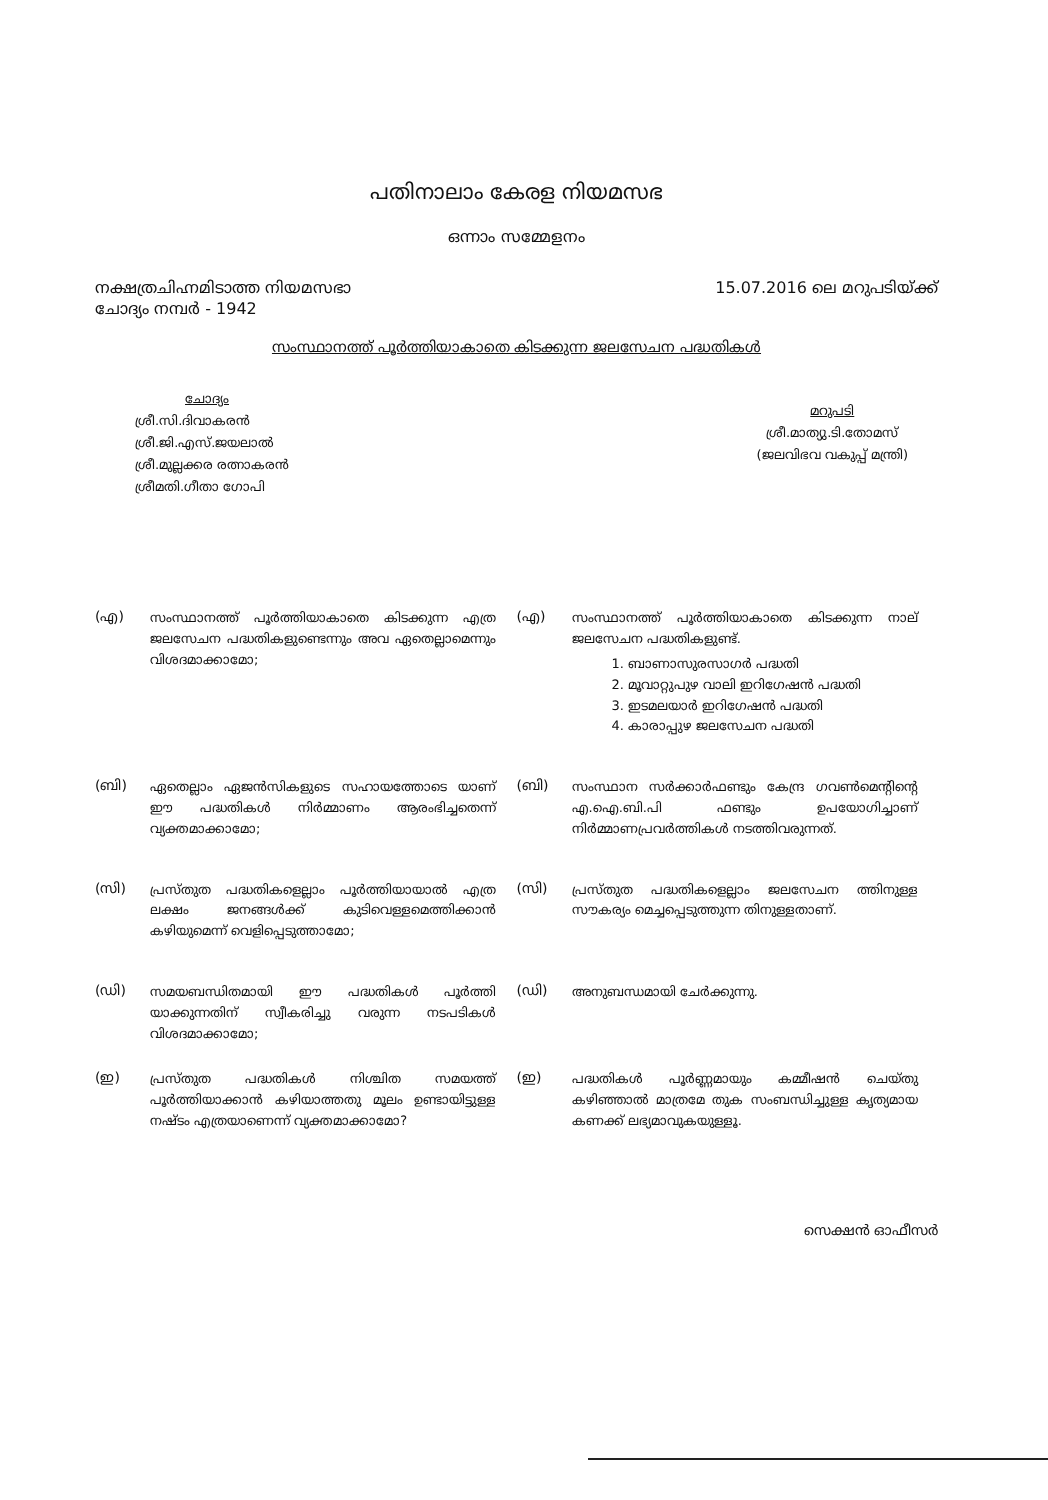പതിനാലാം കേരള നിയമസഭ
ഒന്നാം സമ്മേളനം
നക്ഷത്രചിഹ്നമിടാത്ത നിയമസഭാ
ചോദ്യം നമ്പർ - 1942
15.07.2016 ലെ മറുപടിയ്ക്ക്
സംസ്ഥാനത്ത് പൂർത്തിയാകാതെ കിടക്കുന്ന ജലസേചന പദ്ധതികൾ
ചോദ്യം
ശ്രീ.സി.ദിവാകരൻ
ശ്രീ.ജി.എസ്.ജയലാൽ
ശ്രീ.മുല്ലക്കര രത്നാകരൻ
ശ്രീമതി.ഗീതാ ഗോപി
മറുപടി
ശ്രീ.മാത്യു.ടി.തോമസ്
(ജലവിഭവ വകുപ്പ് മന്ത്രി)
(എ)
സംസ്ഥാനത്ത് പൂർത്തിയാകാതെ കിടക്കുന്ന എത്ര ജലസേചന പദ്ധതികളുണ്ടെന്നും അവ ഏതെല്ലാമെന്നും വിശദമാക്കാമോ;
(എ)
സംസ്ഥാനത്ത് പൂർത്തിയാകാതെ കിടക്കുന്ന നാല് ജലസേചന പദ്ധതികളുണ്ട്.
1. ബാണാസുരസാഗർ പദ്ധതി
2. മൂവാറ്റുപുഴ വാലി ഇറിഗേഷൻ പദ്ധതി
3. ഇടമലയാർ ഇറിഗേഷൻ പദ്ധതി
4. കാരാപ്പുഴ ജലസേചന പദ്ധതി
(ബി)
ഏതെല്ലാം ഏജൻസികളുടെ സഹായത്തോടെ യാണ് ഈ പദ്ധതികൾ നിർമ്മാണം ആരംഭിച്ചതെന്ന് വ്യക്തമാക്കാമോ;
(ബി)
സംസ്ഥാന സർക്കാർഫണ്ടും കേന്ദ്ര ഗവൺമെന്റിന്റെ എ.ഐ.ബി.പി ഫണ്ടും ഉപയോഗിച്ചാണ് നിർമ്മാണപ്രവർത്തികൾ നടത്തിവരുന്നത്.
(സി)
പ്രസ്തുത പദ്ധതികളെല്ലാം പൂർത്തിയായാൽ എത്ര ലക്ഷം ജനങ്ങൾക്ക് കുടിവെള്ളമെത്തിക്കാൻ കഴിയുമെന്ന് വെളിപ്പെടുത്താമോ;
(സി)
പ്രസ്തുത പദ്ധതികളെല്ലാം ജലസേചന ത്തിനുള്ള സൗകര്യം മെച്ചപ്പെടുത്തുന്ന തിനുള്ളതാണ്.
(ഡി)
സമയബന്ധിതമായി ഈ പദ്ധതികൾ പൂർത്തി യാക്കുന്നതിന് സ്വീകരിച്ചു വരുന്ന നടപടികൾ വിശദമാക്കാമോ;
(ഡി)
അനുബന്ധമായി ചേർക്കുന്നു.
(ഇ)
പ്രസ്തുത പദ്ധതികൾ നിശ്ചിത സമയത്ത് പൂർത്തിയാക്കാൻ കഴിയാത്തതു മൂലം ഉണ്ടായിട്ടുള്ള നഷ്ടം എത്രയാണെന്ന് വ്യക്തമാക്കാമോ?
(ഇ)
പദ്ധതികൾ പൂർണ്ണമായും കമ്മീഷൻ ചെയ്തു കഴിഞ്ഞാൽ മാത്രമേ തുക സംബന്ധിച്ചുള്ള കൃത്യമായ കണക്ക് ലഭ്യമാവുകയുള്ളൂ.
സെക്ഷൻ ഓഫീസർ